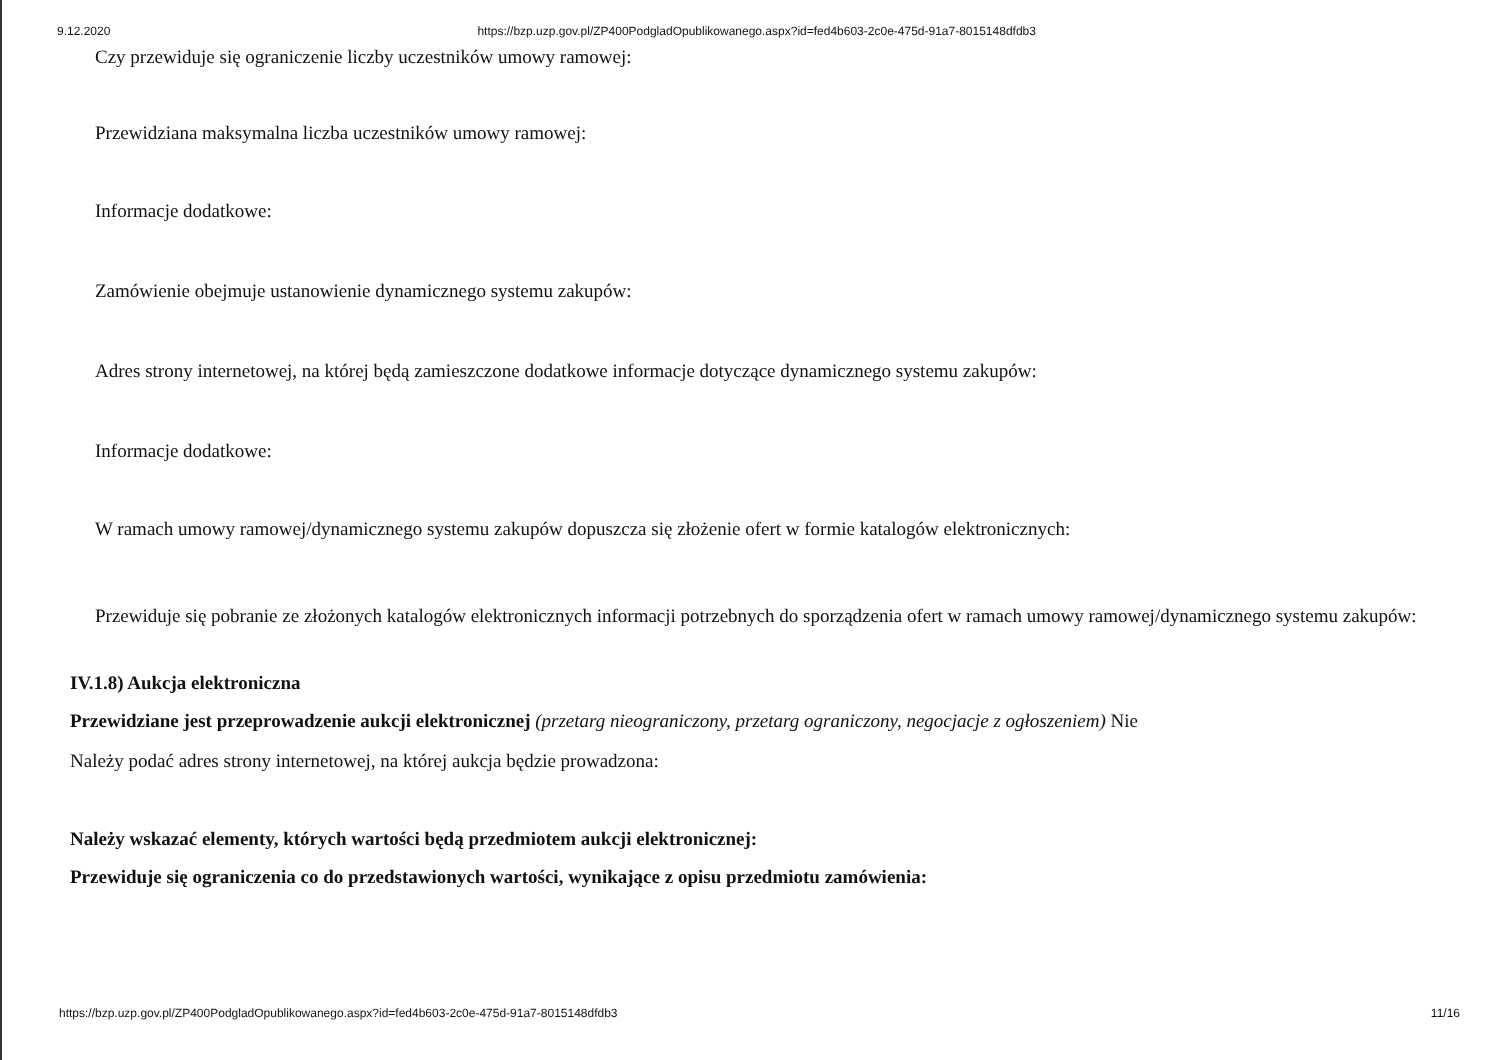9.12.2020 https://bzp.uzp.gov.pl/ZP400PodgladOpublikowanego.aspx?id=fed4b603-2c0e-475d-91a7-8015148dfdb3
Czy przewiduje się ograniczenie liczby uczestników umowy ramowej:
Przewidziana maksymalna liczba uczestników umowy ramowej:
Informacje dodatkowe:
Zamówienie obejmuje ustanowienie dynamicznego systemu zakupów:
Adres strony internetowej, na której będą zamieszczone dodatkowe informacje dotyczące dynamicznego systemu zakupów:
Informacje dodatkowe:
W ramach umowy ramowej/dynamicznego systemu zakupów dopuszcza się złożenie ofert w formie katalogów elektronicznych:
Przewiduje się pobranie ze złożonych katalogów elektronicznych informacji potrzebnych do sporządzenia ofert w ramach umowy ramowej/dynamicznego systemu zakupów:
IV.1.8) Aukcja elektroniczna
Przewidziane jest przeprowadzenie aukcji elektronicznej (przetarg nieograniczony, przetarg ograniczony, negocjacje z ogłoszeniem) Nie
Należy podać adres strony internetowej, na której aukcja będzie prowadzona:
Należy wskazać elementy, których wartości będą przedmiotem aukcji elektronicznej:
Przewiduje się ograniczenia co do przedstawionych wartości, wynikające z opisu przedmiotu zamówienia:
https://bzp.uzp.gov.pl/ZP400PodgladOpublikowanego.aspx?id=fed4b603-2c0e-475d-91a7-8015148dfdb3 11/16